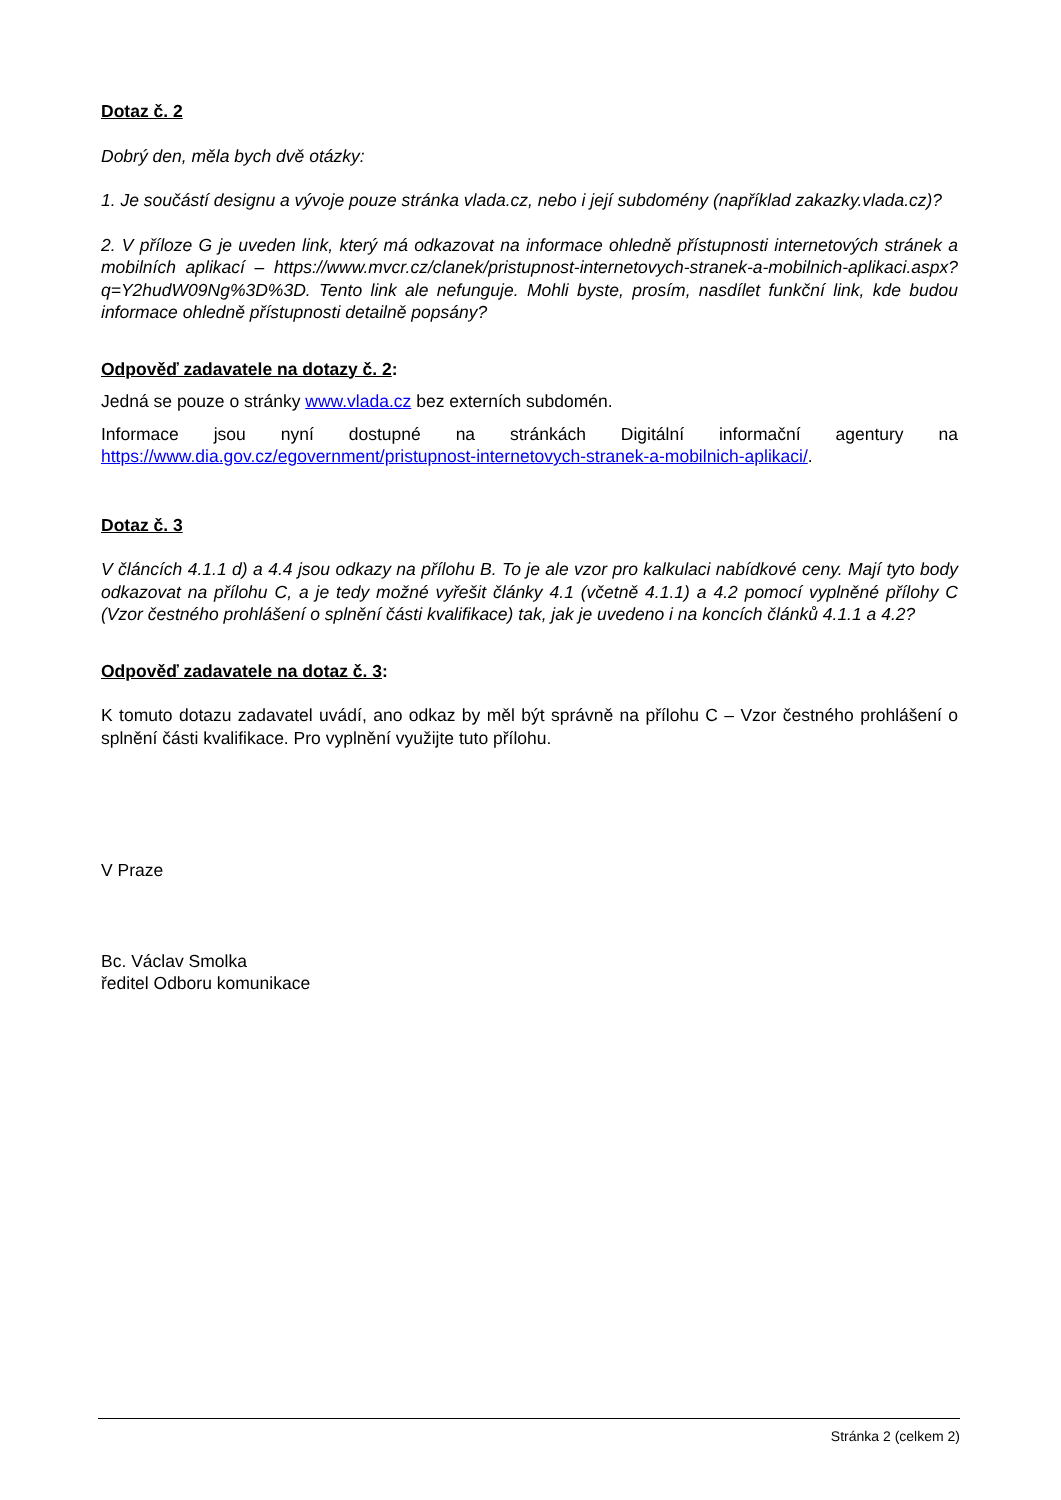Dotaz č. 2
Dobrý den, měla bych dvě otázky:
1. Je součástí designu a vývoje pouze stránka vlada.cz, nebo i její subdomény (například zakazky.vlada.cz)?
2. V příloze G je uveden link, který má odkazovat na informace ohledně přístupnosti internetových stránek a mobilních aplikací – https://www.mvcr.cz/clanek/pristupnost-internetovych-stranek-a-mobilnich-aplikaci.aspx?q=Y2hudW09Ng%3D%3D. Tento link ale nefunguje. Mohli byste, prosím, nasdílet funkční link, kde budou informace ohledně přístupnosti detailně popsány?
Odpověď zadavatele na dotazy č. 2:
Jedná se pouze o stránky www.vlada.cz bez externích subdomén.
Informace jsou nyní dostupné na stránkách Digitální informační agentury na https://www.dia.gov.cz/egovernment/pristupnost-internetovych-stranek-a-mobilnich-aplikaci/.
Dotaz č. 3
V článcích 4.1.1 d) a 4.4 jsou odkazy na přílohu B. To je ale vzor pro kalkulaci nabídkové ceny. Mají tyto body odkazovat na přílohu C, a je tedy možné vyřešit články 4.1 (včetně 4.1.1) a 4.2 pomocí vyplněné přílohy C (Vzor čestného prohlášení o splnění části kvalifikace) tak, jak je uvedeno i na koncích článků 4.1.1 a 4.2?
Odpověď zadavatele na dotaz č. 3:
K tomuto dotazu zadavatel uvádí, ano odkaz by měl být správně na přílohu C – Vzor čestného prohlášení o splnění části kvalifikace. Pro vyplnění využijte tuto přílohu.
V Praze
Bc. Václav Smolka
ředitel Odboru komunikace
Stránka 2 (celkem 2)